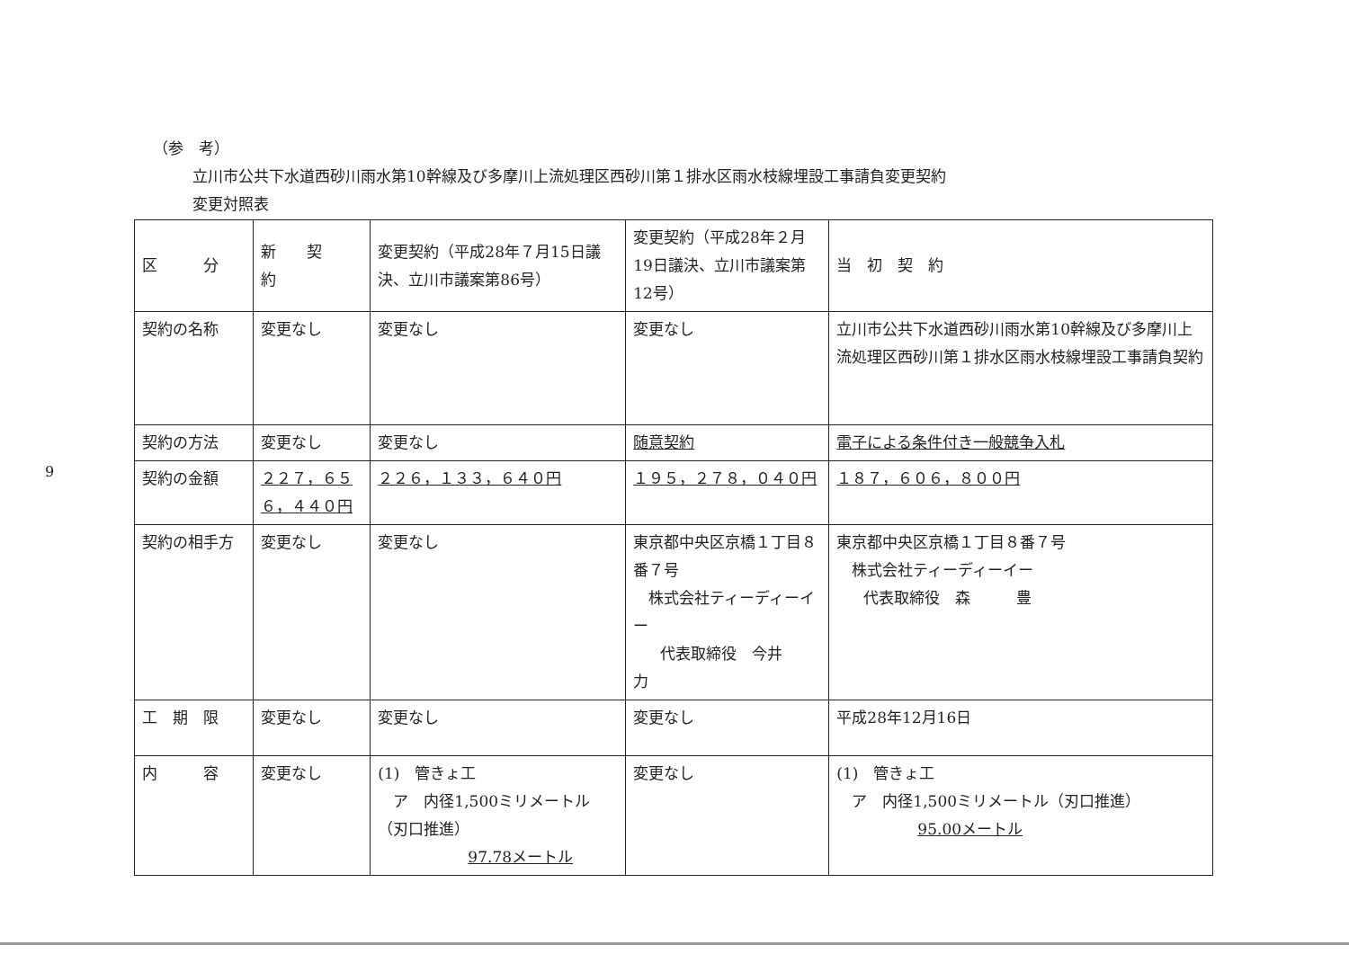9
（参　考）
立川市公共下水道西砂川雨水第10幹線及び多摩川上流処理区西砂川第１排水区雨水枝線埋設工事請負変更契約
変更対照表
| 区 分 | 新 契 約 | 変更契約（平成28年７月15日議決、立川市議案第86号） | 変更契約（平成28年２月19日議決、立川市議案第12号） | 当 初 契 約 |
| --- | --- | --- | --- | --- |
| 契約の名称 | 変更なし | 変更なし | 変更なし | 立川市公共下水道西砂川雨水第10幹線及び多摩川上流処理区西砂川第１排水区雨水枝線埋設工事請負契約 |
| 契約の方法 | 変更なし | 変更なし | 随意契約 | 電子による条件付き一般競争入札 |
| 契約の金額 | ２２７，６５６，４４０円 | ２２６，１３３，６４０円 | １９５，２７８，０４０円 | １８７，６０６，８００円 |
| 契約の相手方 | 変更なし | 変更なし | 東京都中央区京橋１丁目８番７号 株式会社ティーディーイー 代表取締役 今井 力 | 東京都中央区京橋１丁目８番７号 株式会社ティーディーイー 代表取締役 森 豊 |
| 工 期 限 | 変更なし | 変更なし | 変更なし | 平成28年12月16日 |
| 内 容 | 変更なし | (1) 管きょ工 ア 内径1,500ミリメートル（刃口推進） 97.78メートル | 変更なし | (1) 管きょ工 ア 内径1,500ミリメートル（刃口推進） 95.00メートル |